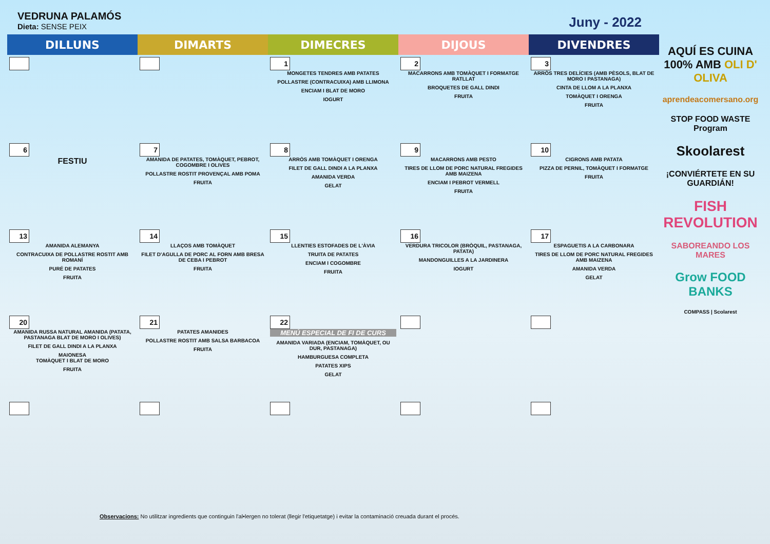VEDRUNA PALAMÓS
Dieta: SENSE PEIX
Juny - 2022
| DILLUNS | DIMARTS | DIMECRES | DIJOUS | DIVENDRES |
| --- | --- | --- | --- | --- |
| | | 1 MONGETES TENDRES AMB PATATES POLLASTRE (CONTRACUIXA) AMB LLIMONA ENCIAM I BLAT DE MORO IOGURT | 2 MACARRONS AMB TOMÀQUET I FORMATGE RATLLAT BROQUETES DE GALL DINDI FRUITA | 3 ARRÒS TRES DELÍCIES (AMB PÈSOLS, BLAT DE MORO I PASTANAGA) CINTA DE LLOM A LA PLANXA TOMÀQUET I ORENGA FRUITA |
| 6 FESTIU | 7 AMANIDA DE PATATES, TOMÀQUET, PEBROT, COGOMBRE I OLIVES POLLASTRE ROSTIT PROVENÇAL AMB POMA FRUITA | 8 ARRÒS AMB TOMÀQUET I ORENGA FILET DE GALL DINDI A LA PLANXA AMANIDA VERDA GELAT | 9 MACARRONS AMB PESTO TIRES DE LLOM DE PORC NATURAL FREGIDES AMB MAIZENA ENCIAM I PEBROT VERMELL FRUITA | 10 CIGRONS AMB PATATA PIZZA DE PERNIL, TOMÀQUET I FORMATGE FRUITA |
| 13 AMANIDA ALEMANYA CONTRACUIXA DE POLLASTRE ROSTIT AMB ROMANÍ PURÉ DE PATATES FRUITA | 14 LLAÇOS AMB TOMÀQUET FILET D'AGULLA DE PORC AL FORN AMB BRESA DE CEBA I PEBROT FRUITA | 15 LLENTIES ESTOFADES DE L'ÀVIA TRUITA DE PATATES ENCIAM I COGOMBRE FRUITA | 16 VERDURA TRICOLOR (BRÒQUIL, PASTANAGA, PATATA) MANDONGUILLES A LA JARDINERA IOGURT | 17 ESPAGUETIS A LA CARBONARA TIRES DE LLOM DE PORC NATURAL FREGIDES AMB MAIZENA AMANIDA VERDA GELAT |
| 20 AMANIDA RUSSA NATURAL AMANIDA (PATATA, PASTANAGA BLAT DE MORO I OLIVES) FILET DE GALL DINDI A LA PLANXA MAIONESA TOMÀQUET I BLAT DE MORO FRUITA | 21 PATATES AMANIDES POLLASTRE ROSTIT AMB SALSA BARBACOA FRUITA | 22 MENÚ ESPECIAL DE FI DE CURS AMANIDA VARIADA (ENCIAM, TOMÀQUET, OU DUR, PASTANAGA) HAMBURGUESA COMPLETA PATATES XIPS GELAT | | |
AQUÍ ES CUINA 100% AMB OLI D' OLIVA
aprendeacomersano.org
STOP FOOD WASTE Program
Skoolarest
¡CONVIÉRTETE EN SU GUARDIÁN!
FISH REVOLUTION
SABOREANDO LOS MARES
Grow FOOD BANKS
COMPASS | Scolarest
Observacions: No utilitzar ingredients que continguin l'al•lergen no tolerat (llegir l'etiquetatge) i evitar la contaminació creuada durant el procés.